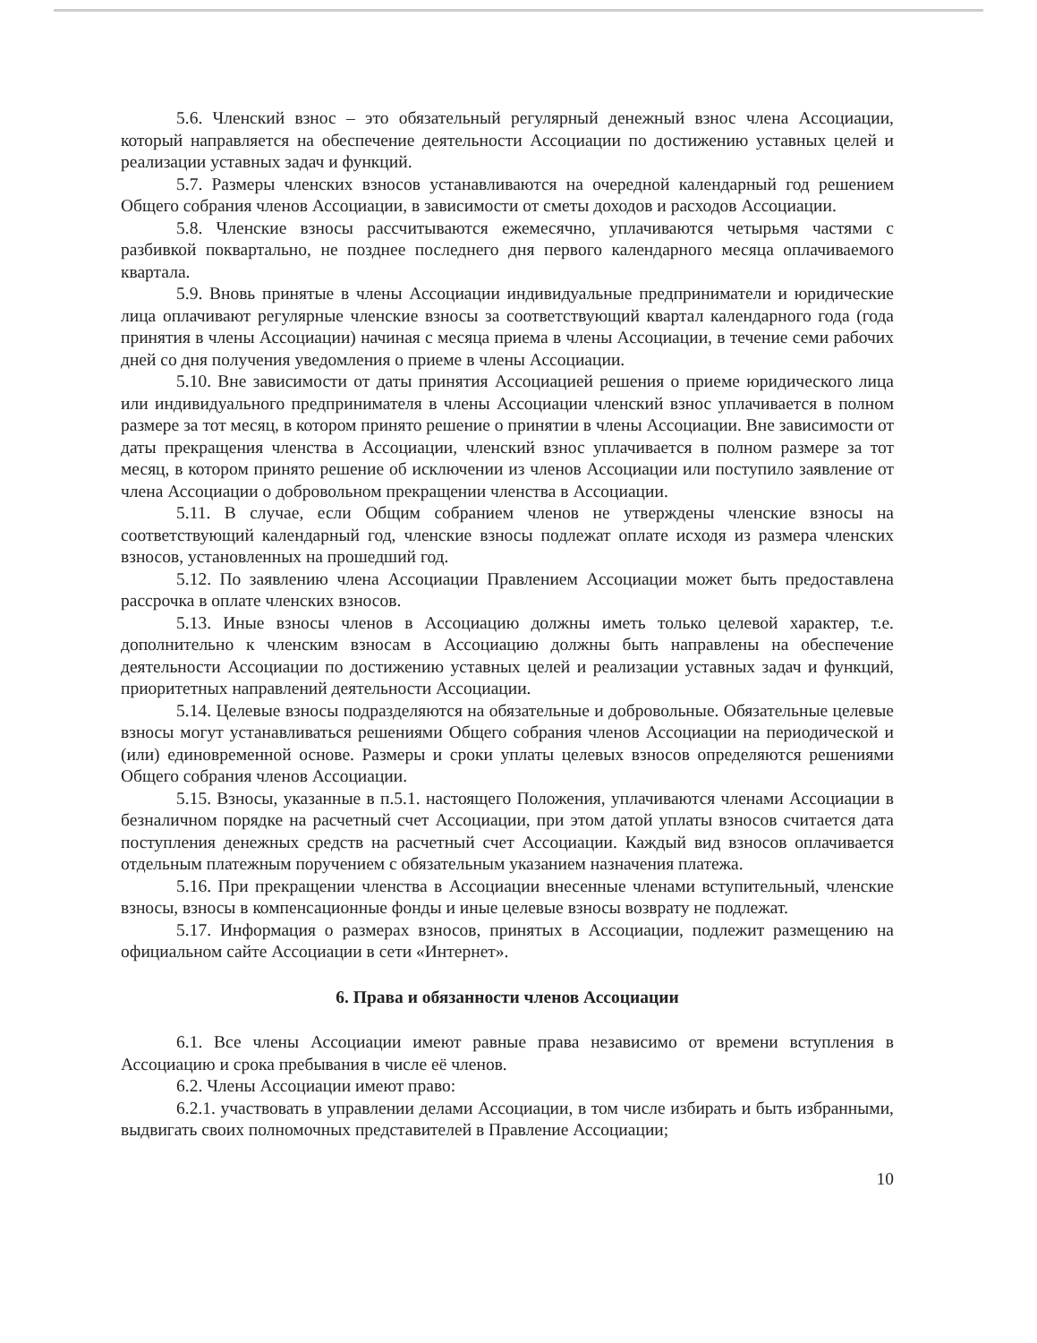5.6. Членский взнос – это обязательный регулярный денежный взнос члена Ассоциации, который направляется на обеспечение деятельности Ассоциации по достижению уставных целей и реализации уставных задач и функций.
5.7. Размеры членских взносов устанавливаются на очередной календарный год решением Общего собрания членов Ассоциации, в зависимости от сметы доходов и расходов Ассоциации.
5.8. Членские взносы рассчитываются ежемесячно, уплачиваются четырьмя частями с разбивкой поквартально, не позднее последнего дня первого календарного месяца оплачиваемого квартала.
5.9. Вновь принятые в члены Ассоциации индивидуальные предприниматели и юридические лица оплачивают регулярные членские взносы за соответствующий квартал календарного года (года принятия в члены Ассоциации) начиная с месяца приема в члены Ассоциации, в течение семи рабочих дней со дня получения уведомления о приеме в члены Ассоциации.
5.10. Вне зависимости от даты принятия Ассоциацией решения о приеме юридического лица или индивидуального предпринимателя в члены Ассоциации членский взнос уплачивается в полном размере за тот месяц, в котором принято решение о принятии в члены Ассоциации. Вне зависимости от даты прекращения членства в Ассоциации, членский взнос уплачивается в полном размере за тот месяц, в котором принято решение об исключении из членов Ассоциации или поступило заявление от члена Ассоциации о добровольном прекращении членства в Ассоциации.
5.11. В случае, если Общим собранием членов не утверждены членские взносы на соответствующий календарный год, членские взносы подлежат оплате исходя из размера членских взносов, установленных на прошедший год.
5.12. По заявлению члена Ассоциации Правлением Ассоциации может быть предоставлена рассрочка в оплате членских взносов.
5.13. Иные взносы членов в Ассоциацию должны иметь только целевой характер, т.е. дополнительно к членским взносам в Ассоциацию должны быть направлены на обеспечение деятельности Ассоциации по достижению уставных целей и реализации уставных задач и функций, приоритетных направлений деятельности Ассоциации.
5.14. Целевые взносы подразделяются на обязательные и добровольные. Обязательные целевые взносы могут устанавливаться решениями Общего собрания членов Ассоциации на периодической и (или) единовременной основе. Размеры и сроки уплаты целевых взносов определяются решениями Общего собрания членов Ассоциации.
5.15. Взносы, указанные в п.5.1. настоящего Положения, уплачиваются членами Ассоциации в безналичном порядке на расчетный счет Ассоциации, при этом датой уплаты взносов считается дата поступления денежных средств на расчетный счет Ассоциации. Каждый вид взносов оплачивается отдельным платежным поручением с обязательным указанием назначения платежа.
5.16. При прекращении членства в Ассоциации внесенные членами вступительный, членские взносы, взносы в компенсационные фонды и иные целевые взносы возврату не подлежат.
5.17. Информация о размерах взносов, принятых в Ассоциации, подлежит размещению на официальном сайте Ассоциации в сети «Интернет».
6. Права и обязанности членов Ассоциации
6.1. Все члены Ассоциации имеют равные права независимо от времени вступления в Ассоциацию и срока пребывания в числе её членов.
6.2. Члены Ассоциации имеют право:
6.2.1. участвовать в управлении делами Ассоциации, в том числе избирать и быть избранными, выдвигать своих полномочных представителей в Правление Ассоциации;
10